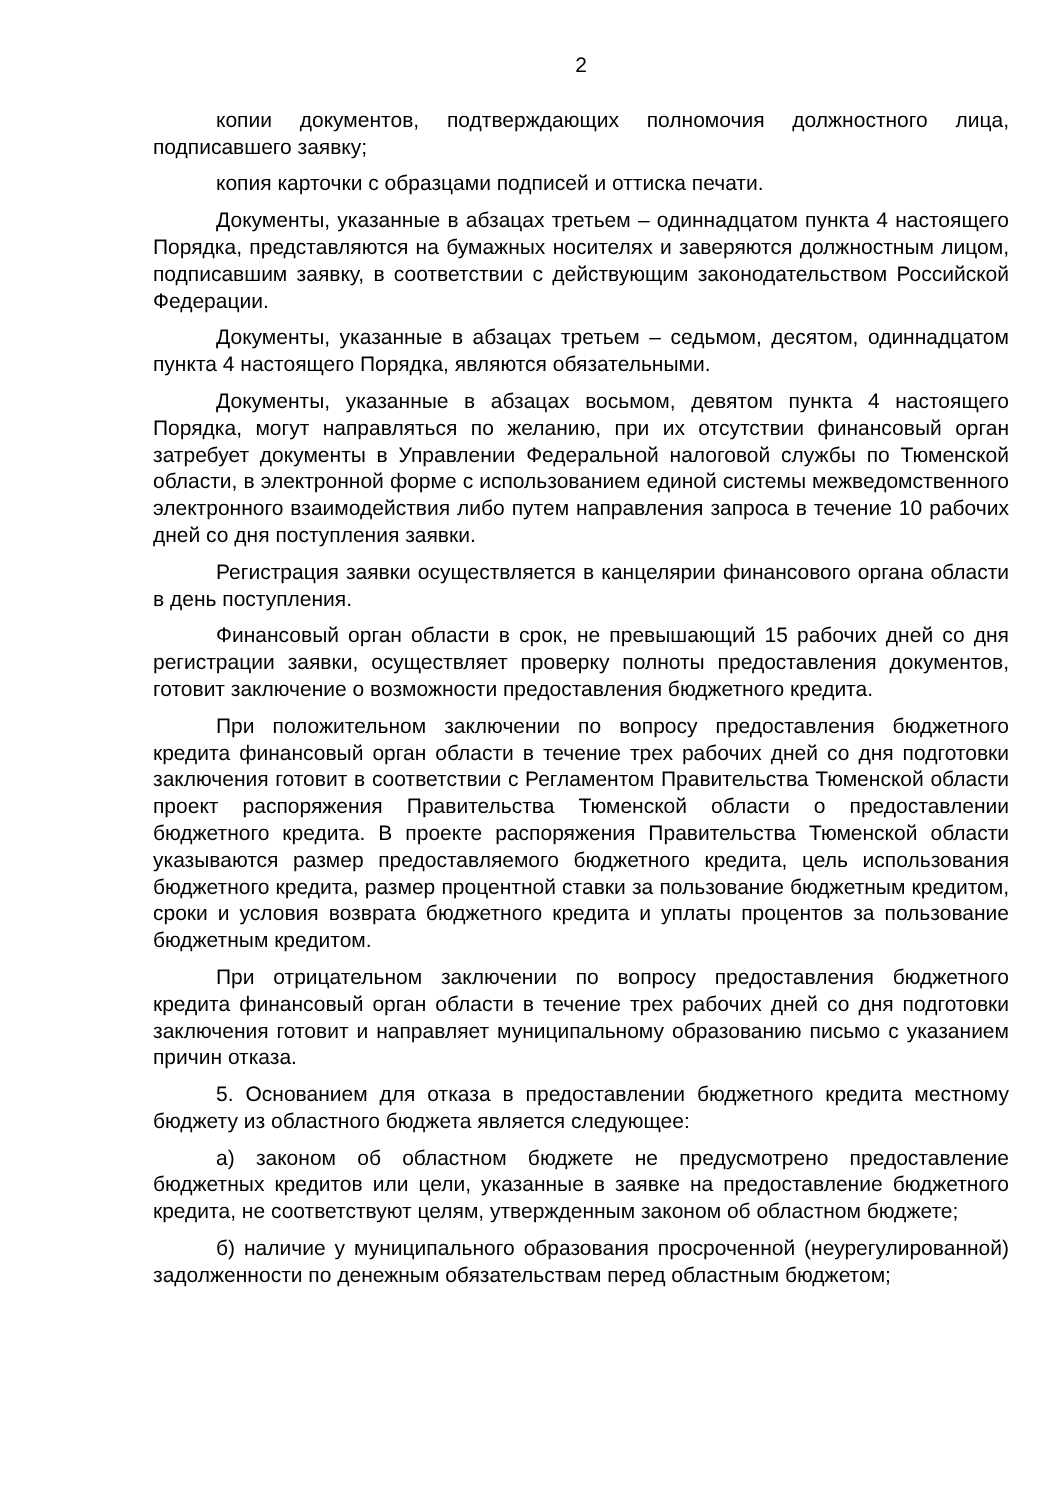2
копии документов, подтверждающих полномочия должностного лица, подписавшего заявку;
копия карточки с образцами подписей и оттиска печати.
Документы, указанные в абзацах третьем – одиннадцатом пункта 4 настоящего Порядка, представляются на бумажных носителях и заверяются должностным лицом, подписавшим заявку, в соответствии с действующим законодательством Российской Федерации.
Документы, указанные в абзацах третьем – седьмом, десятом, одиннадцатом пункта 4 настоящего Порядка, являются обязательными.
Документы, указанные в абзацах восьмом, девятом пункта 4 настоящего Порядка, могут направляться по желанию, при их отсутствии финансовый орган затребует документы в Управлении Федеральной налоговой службы по Тюменской области, в электронной форме с использованием единой системы межведомственного электронного взаимодействия либо путем направления запроса в течение 10 рабочих дней со дня поступления заявки.
Регистрация заявки осуществляется в канцелярии финансового органа области в день поступления.
Финансовый орган области в срок, не превышающий 15 рабочих дней со дня регистрации заявки, осуществляет проверку полноты предоставления документов, готовит заключение о возможности предоставления бюджетного кредита.
При положительном заключении по вопросу предоставления бюджетного кредита финансовый орган области в течение трех рабочих дней со дня подготовки заключения готовит в соответствии с Регламентом Правительства Тюменской области проект распоряжения Правительства Тюменской области о предоставлении бюджетного кредита. В проекте распоряжения Правительства Тюменской области указываются размер предоставляемого бюджетного кредита, цель использования бюджетного кредита, размер процентной ставки за пользование бюджетным кредитом, сроки и условия возврата бюджетного кредита и уплаты процентов за пользование бюджетным кредитом.
При отрицательном заключении по вопросу предоставления бюджетного кредита финансовый орган области в течение трех рабочих дней со дня подготовки заключения готовит и направляет муниципальному образованию письмо с указанием причин отказа.
5. Основанием для отказа в предоставлении бюджетного кредита местному бюджету из областного бюджета является следующее:
а) законом об областном бюджете не предусмотрено предоставление бюджетных кредитов или цели, указанные в заявке на предоставление бюджетного кредита, не соответствуют целям, утвержденным законом об областном бюджете;
б) наличие у муниципального образования просроченной (неурегулированной) задолженности по денежным обязательствам перед областным бюджетом;